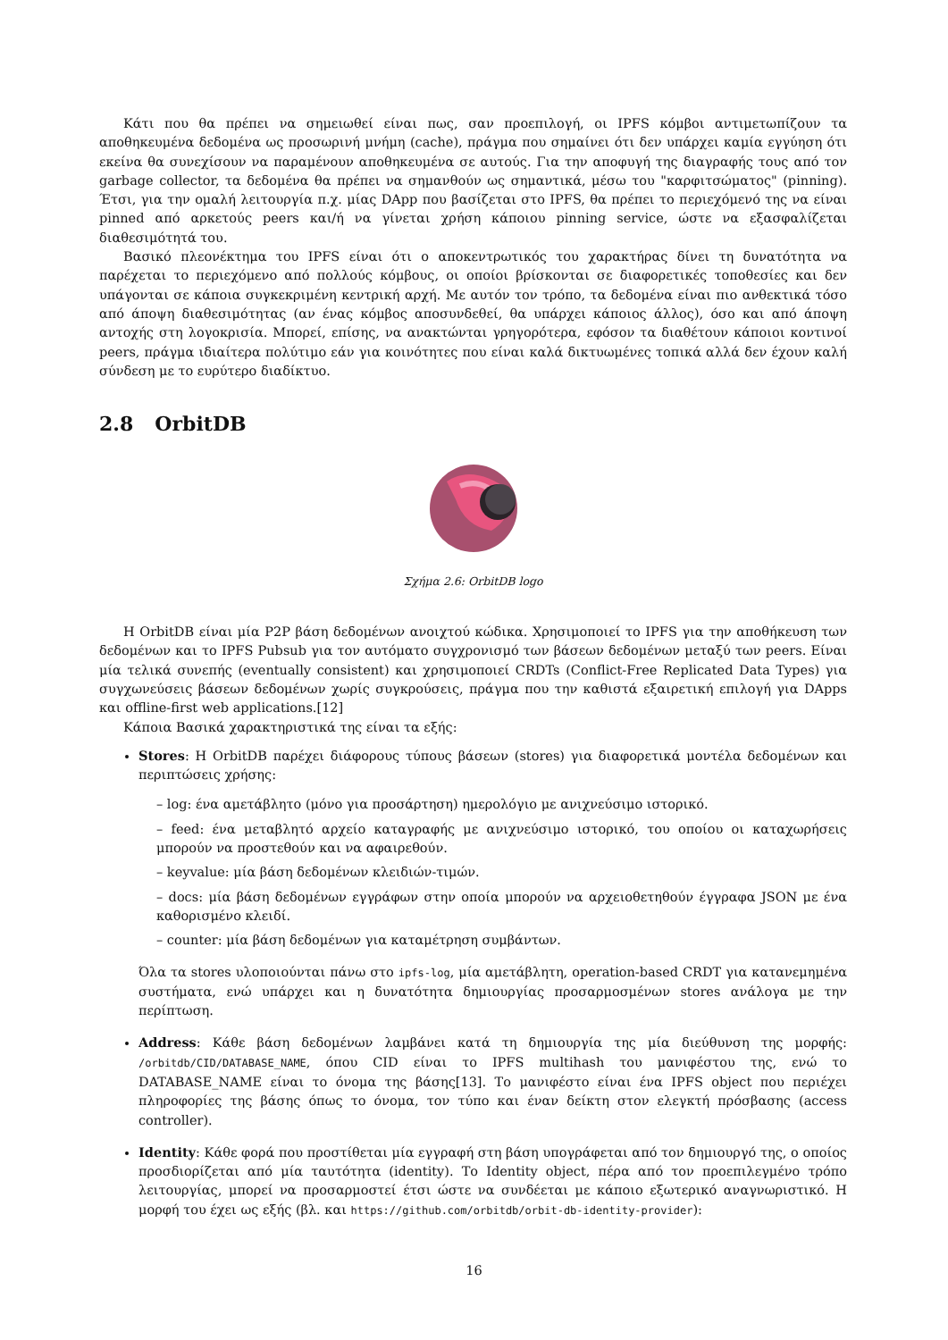Κάτι που θα πρέπει να σημειωθεί είναι πως, σαν προεπιλογή, οι IPFS κόμβοι αντιμετωπίζουν τα αποθηκευμένα δεδομένα ως προσωρινή μνήμη (cache), πράγμα που σημαίνει ότι δεν υπάρχει καμία εγγύηση ότι εκείνα θα συνεχίσουν να παραμένουν αποθηκευμένα σε αυτούς. Για την αποφυγή της διαγραφής τους από τον garbage collector, τα δεδομένα θα πρέπει να σημανθούν ως σημαντικά, μέσω του "καρφιτσώματος" (pinning). Έτσι, για την ομαλή λειτουργία π.χ. μίας DApp που βασίζεται στο IPFS, θα πρέπει το περιεχόμενό της να είναι pinned από αρκετούς peers και/ή να γίνεται χρήση κάποιου pinning service, ώστε να εξασφαλίζεται διαθεσιμότητά του.
Βασικό πλεονέκτημα του IPFS είναι ότι ο αποκεντρωτικός του χαρακτήρας δίνει τη δυνατότητα να παρέχεται το περιεχόμενο από πολλούς κόμβους, οι οποίοι βρίσκονται σε διαφορετικές τοποθεσίες και δεν υπάγονται σε κάποια συγκεκριμένη κεντρική αρχή. Με αυτόν τον τρόπο, τα δεδομένα είναι πιο ανθεκτικά τόσο από άποψη διαθεσιμότητας (αν ένας κόμβος αποσυνδεθεί, θα υπάρχει κάποιος άλλος), όσο και από άποψη αντοχής στη λογοκρισία. Μπορεί, επίσης, να ανακτώνται γρηγορότερα, εφόσον τα διαθέτουν κάποιοι κοντινοί peers, πράγμα ιδιαίτερα πολύτιμο εάν για κοινότητες που είναι καλά δικτυωμένες τοπικά αλλά δεν έχουν καλή σύνδεση με το ευρύτερο διαδίκτυο.
2.8 OrbitDB
Σχήμα 2.6: OrbitDB logo
Η OrbitDB είναι μία P2P βάση δεδομένων ανοιχτού κώδικα. Χρησιμοποιεί το IPFS για την αποθήκευση των δεδομένων και το IPFS Pubsub για τον αυτόματο συγχρονισμό των βάσεων δεδομένων μεταξύ των peers. Είναι μία τελικά συνεπής (eventually consistent) και χρησιμοποιεί CRDTs (Conflict-Free Replicated Data Types) για συγχωνεύσεις βάσεων δεδομένων χωρίς συγκρούσεις, πράγμα που την καθιστά εξαιρετική επιλογή για DApps και offline-first web applications.[12]
Κάποια Βασικά χαρακτηριστικά της είναι τα εξής:
Stores: Η OrbitDB παρέχει διάφορους τύπους βάσεων (stores) για διαφορετικά μοντέλα δεδομένων και περιπτώσεις χρήσης:
– log: ένα αμετάβλητο (μόνο για προσάρτηση) ημερολόγιο με ανιχνεύσιμο ιστορικό.
– feed: ένα μεταβλητό αρχείο καταγραφής με ανιχνεύσιμο ιστορικό, του οποίου οι καταχωρήσεις μπορούν να προστεθούν και να αφαιρεθούν.
– keyvalue: μία βάση δεδομένων κλειδιών-τιμών.
– docs: μία βάση δεδομένων εγγράφων στην οποία μπορούν να αρχειοθετηθούν έγγραφα JSON με ένα καθορισμένο κλειδί.
– counter: μία βάση δεδομένων για καταμέτρηση συμβάντων.
Όλα τα stores υλοποιούνται πάνω στο ipfs-log, μία αμετάβλητη, operation-based CRDT για κατανεμημένα συστήματα, ενώ υπάρχει και η δυνατότητα δημιουργίας προσαρμοσμένων stores ανάλογα με την περίπτωση.
Address: Κάθε βάση δεδομένων λαμβάνει κατά τη δημιουργία της μία διεύθυνση της μορφής: /orbitdb/CID/DATABASE_NAME, όπου CID είναι το IPFS multihash του μανιφέστου της, ενώ το DATABASE_NAME είναι το όνομα της βάσης[13]. Το μανιφέστο είναι ένα IPFS object που περιέχει πληροφορίες της βάσης όπως το όνομα, τον τύπο και έναν δείκτη στον ελεγκτή πρόσβασης (access controller).
Identity: Κάθε φορά που προστίθεται μία εγγραφή στη βάση υπογράφεται από τον δημιουργό της, ο οποίος προσδιορίζεται από μία ταυτότητα (identity). Το Identity object, πέρα από τον προεπιλεγμένο τρόπο λειτουργίας, μπορεί να προσαρμοστεί έτσι ώστε να συνδέεται με κάποιο εξωτερικό αναγνωριστικό. Η μορφή του έχει ως εξής (βλ. και https://github.com/orbitdb/orbit-db-identity-provider):
16